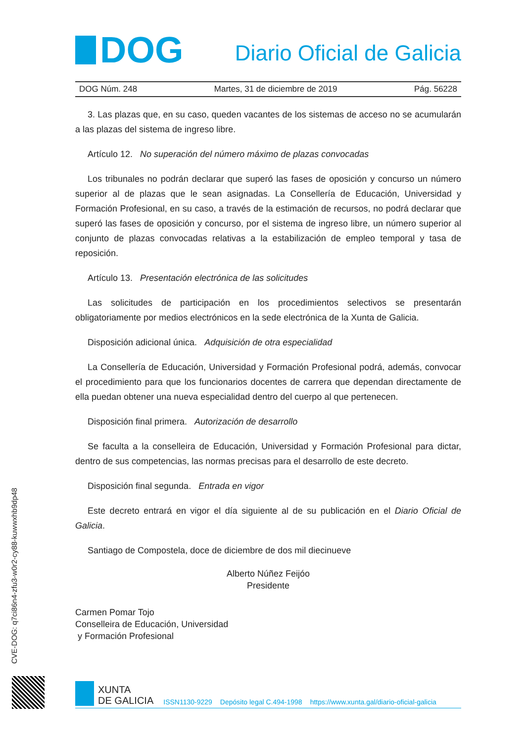DOG
Diario Oficial de Galicia
DOG Núm. 248 Martes, 31 de diciembre de 2019 Pág. 56228
3. Las plazas que, en su caso, queden vacantes de los sistemas de acceso no se acumularán a las plazas del sistema de ingreso libre.
Artículo 12. No superación del número máximo de plazas convocadas
Los tribunales no podrán declarar que superó las fases de oposición y concurso un número superior al de plazas que le sean asignadas. La Consellería de Educación, Universidad y Formación Profesional, en su caso, a través de la estimación de recursos, no podrá declarar que superó las fases de oposición y concurso, por el sistema de ingreso libre, un número superior al conjunto de plazas convocadas relativas a la estabilización de empleo temporal y tasa de reposición.
Artículo 13. Presentación electrónica de las solicitudes
Las solicitudes de participación en los procedimientos selectivos se presentarán obligatoriamente por medios electrónicos en la sede electrónica de la Xunta de Galicia.
Disposición adicional única. Adquisición de otra especialidad
La Consellería de Educación, Universidad y Formación Profesional podrá, además, convocar el procedimiento para que los funcionarios docentes de carrera que dependan directamente de ella puedan obtener una nueva especialidad dentro del cuerpo al que pertenecen.
Disposición final primera. Autorización de desarrollo
Se faculta a la conselleira de Educación, Universidad y Formación Profesional para dictar, dentro de sus competencias, las normas precisas para el desarrollo de este decreto.
Disposición final segunda. Entrada en vigor
Este decreto entrará en vigor el día siguiente al de su publicación en el Diario Oficial de Galicia.
Santiago de Compostela, doce de diciembre de dos mil diecinueve
Alberto Núñez Feijóo
Presidente
Carmen Pomar Tojo
Conselleira de Educación, Universidad
y Formación Profesional
CVE-DOG: q7ci86n4-zfu3-w0r2-cy88-kuwwxhb9dp48
XUNTA
DE GALICIA
ISSN1130-9229 Depósito legal C.494-1998 https://www.xunta.gal/diario-oficial-galicia